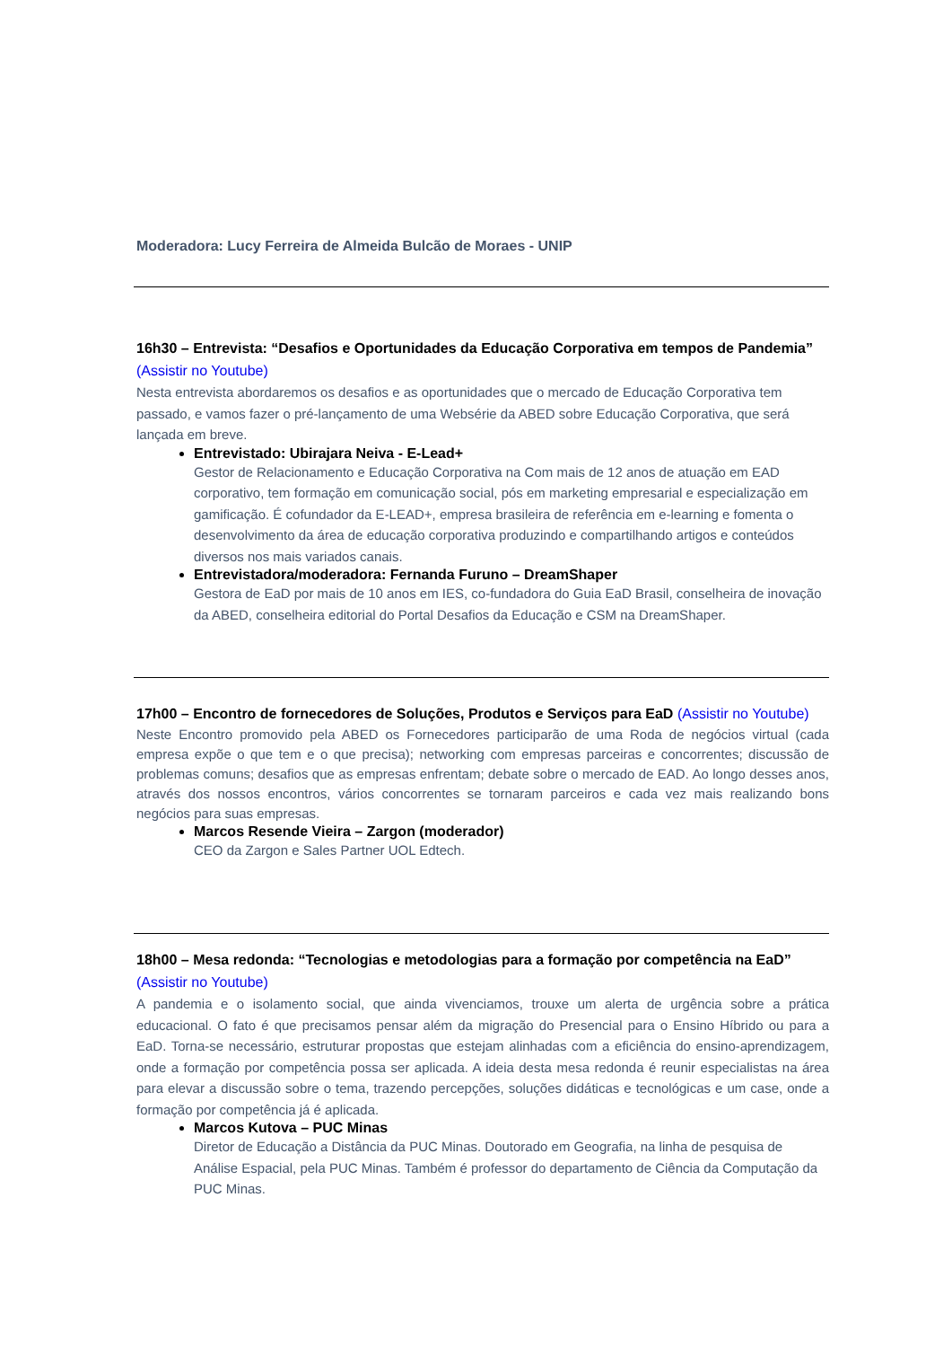Moderadora: Lucy Ferreira de Almeida Bulcão de Moraes - UNIP
16h30 – Entrevista: “Desafios e Oportunidades da Educação Corporativa em tempos de Pandemia” (Assistir no Youtube)
Nesta entrevista abordaremos os desafios e as oportunidades que o mercado de Educação Corporativa tem passado, e vamos fazer o pré-lançamento de uma Websérie da ABED sobre Educação Corporativa, que será lançada em breve.
Entrevistado: Ubirajara Neiva - E-Lead+
Gestor de Relacionamento e Educação Corporativa na Com mais de 12 anos de atuação em EAD corporativo, tem formação em comunicação social, pós em marketing empresarial e especialização em gamificação. É cofundador da E-LEAD+, empresa brasileira de referência em e-learning e fomenta o desenvolvimento da área de educação corporativa produzindo e compartilhando artigos e conteúdos diversos nos mais variados canais.
Entrevistadora/moderadora: Fernanda Furuno – DreamShaper
Gestora de EaD por mais de 10 anos em IES, co-fundadora do Guia EaD Brasil, conselheira de inovação da ABED, conselheira editorial do Portal Desafios da Educação e CSM na DreamShaper.
17h00 – Encontro de fornecedores de Soluções, Produtos e Serviços para EaD (Assistir no Youtube)
Neste Encontro promovido pela ABED os Fornecedores participarão de uma Roda de negócios virtual (cada empresa expõe o que tem e o que precisa); networking com empresas parceiras e concorrentes; discussão de problemas comuns; desafios que as empresas enfrentam; debate sobre o mercado de EAD. Ao longo desses anos, através dos nossos encontros, vários concorrentes se tornaram parceiros e cada vez mais realizando bons negócios para suas empresas.
Marcos Resende Vieira – Zargon (moderador)
CEO da Zargon e Sales Partner UOL Edtech.
18h00 – Mesa redonda: “Tecnologias e metodologias para a formação por competência na EaD” (Assistir no Youtube)
A pandemia e o isolamento social, que ainda vivenciamos, trouxe um alerta de urgência sobre a prática educacional. O fato é que precisamos pensar além da migração do Presencial para o Ensino Híbrido ou para a EaD. Torna-se necessário, estruturar propostas que estejam alinhadas com a eficiência do ensino-aprendizagem, onde a formação por competência possa ser aplicada. A ideia desta mesa redonda é reunir especialistas na área para elevar a discussão sobre o tema, trazendo percepções, soluções didáticas e tecnológicas e um case, onde a formação por competência já é aplicada.
Marcos Kutova – PUC Minas
Diretor de Educação a Distância da PUC Minas. Doutorado em Geografia, na linha de pesquisa de Análise Espacial, pela PUC Minas. Também é professor do departamento de Ciência da Computação da PUC Minas.